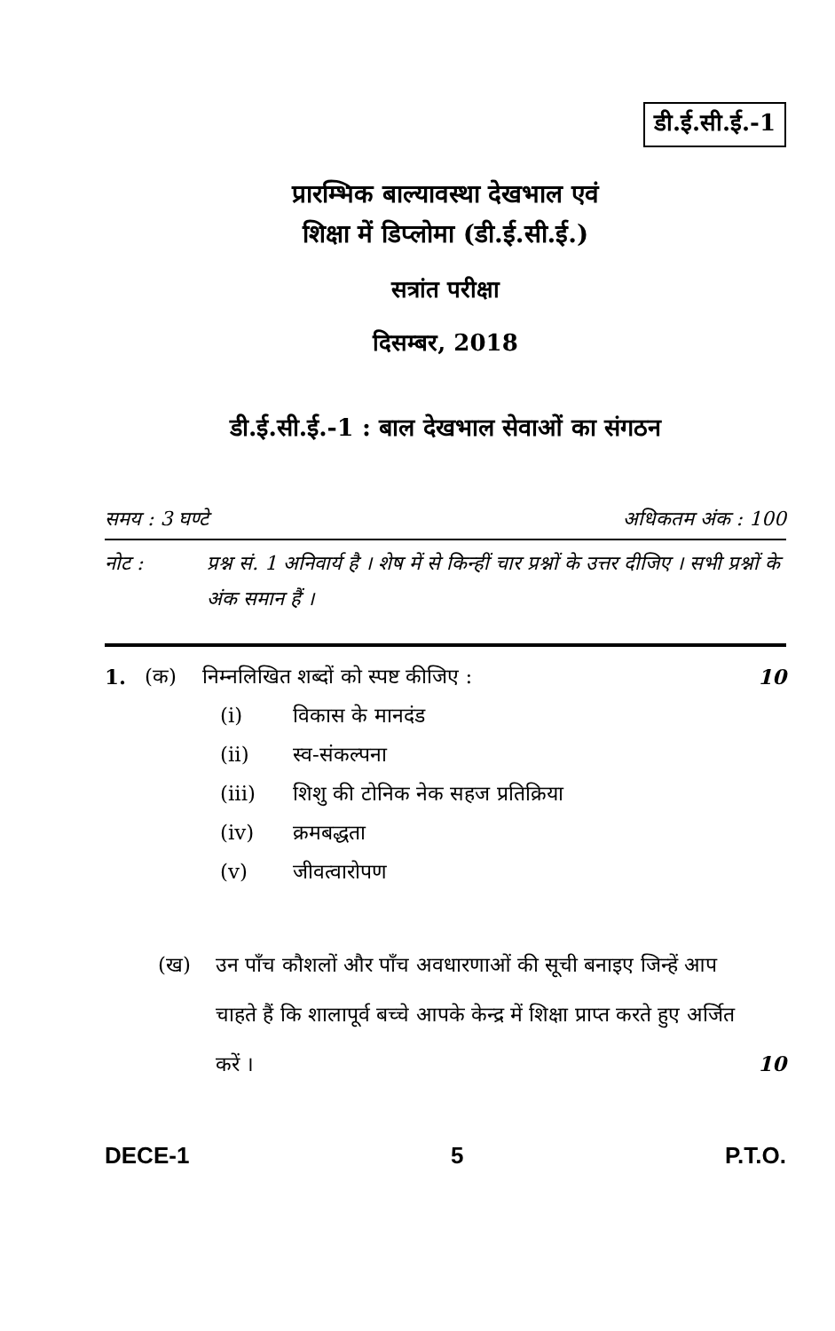डी.ई.सी.ई.-1
प्रारम्भिक बाल्यावस्था देखभाल एवं
शिक्षा में डिप्लोमा (डी.ई.सी.ई.)
सत्रांत परीक्षा
दिसम्बर, 2018
डी.ई.सी.ई.-1 : बाल देखभाल सेवाओं का संगठन
समय : 3 घण्टे अधिकतम अंक : 100
नोट : प्रश्न सं. 1 अनिवार्य है । शेष में से किन्हीं चार प्रश्नों के उत्तर दीजिए । सभी प्रश्नों के अंक समान हैं ।
1. (क) निम्नलिखित शब्दों को स्पष्ट कीजिए : 10
(i) विकास के मानदंड
(ii) स्व-संकल्पना
(iii) शिशु की टोनिक नेक सहज प्रतिक्रिया
(iv) क्रमबद्धता
(v) जीवत्वारोपण
(ख) उन पाँच कौशलों और पाँच अवधारणाओं की सूची बनाइए जिन्हें आप चाहते हैं कि शालापूर्व बच्चे आपके केन्द्र में शिक्षा प्राप्त करते हुए अर्जित करें । 10
DECE-1 5 P.T.O.